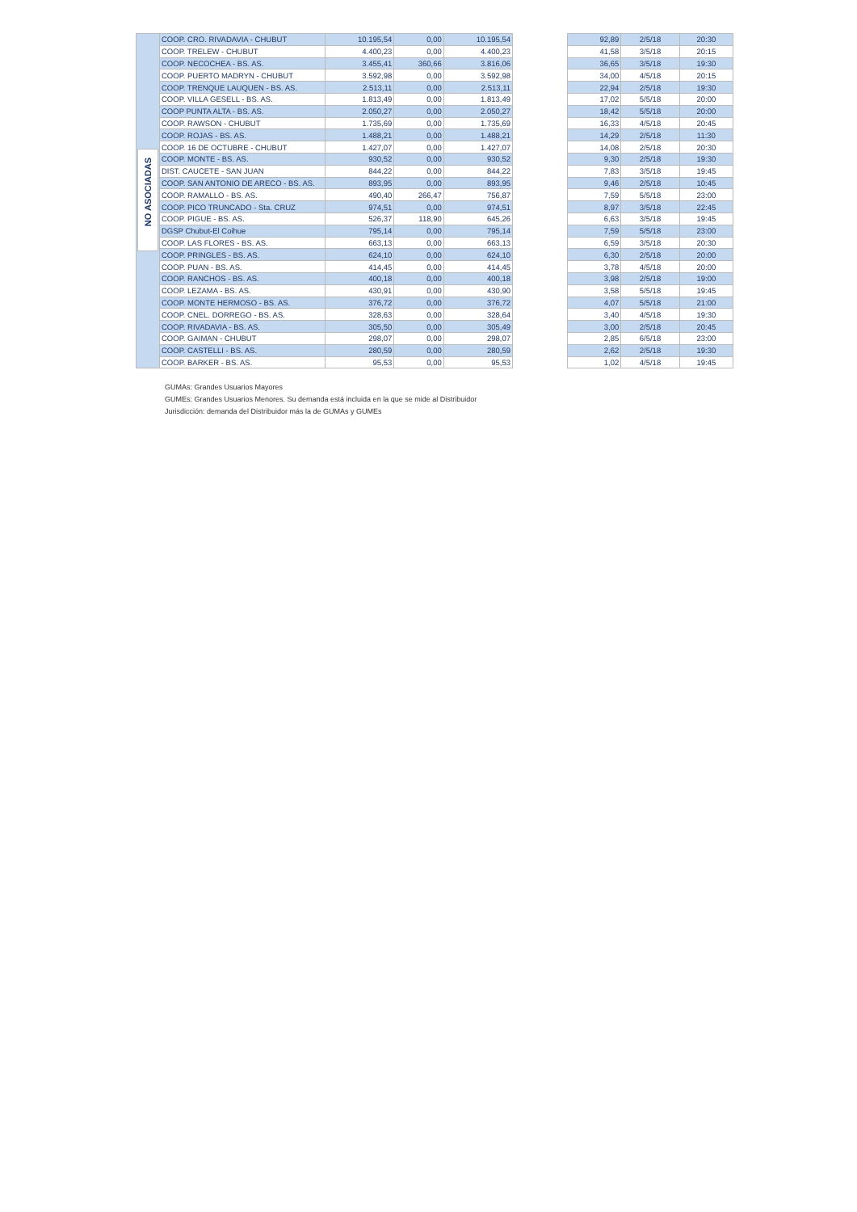| NO ASOCIADAS | COOP. CRO. RIVADAVIA - CHUBUT | 10.195,54 | 0,00 | 10.195,54 |
| | COOP. TRELEW - CHUBUT | 4.400,23 | 0,00 | 4.400,23 |
| | COOP. NECOCHEA - BS. AS. | 3.455,41 | 360,66 | 3.816,06 |
| | COOP. PUERTO MADRYN - CHUBUT | 3.592,98 | 0,00 | 3.592,98 |
| | COOP. TRENQUE LAUQUEN - BS. AS. | 2.513,11 | 0,00 | 2.513,11 |
| | COOP. VILLA GESELL - BS. AS. | 1.813,49 | 0,00 | 1.813,49 |
| | COOP PUNTA ALTA - BS. AS. | 2.050,27 | 0,00 | 2.050,27 |
| | COOP. RAWSON - CHUBUT | 1.735,69 | 0,00 | 1.735,69 |
| | COOP. ROJAS - BS. AS. | 1.488,21 | 0,00 | 1.488,21 |
| | COOP. 16 DE OCTUBRE - CHUBUT | 1.427,07 | 0,00 | 1.427,07 |
| | COOP. MONTE - BS. AS. | 930,52 | 0,00 | 930,52 |
| | DIST. CAUCETE - SAN JUAN | 844,22 | 0,00 | 844,22 |
| | COOP. SAN ANTONIO DE ARECO - BS. AS. | 893,95 | 0,00 | 893,95 |
| | COOP. RAMALLO - BS. AS. | 490,40 | 266,47 | 756,87 |
| | COOP. PICO TRUNCADO - Sta. CRUZ | 974,51 | 0,00 | 974,51 |
| | COOP. PIGUE - BS. AS. | 526,37 | 118,90 | 645,26 |
| | DGSP Chubut-El Coihue | 795,14 | 0,00 | 795,14 |
| | COOP. LAS FLORES - BS. AS. | 663,13 | 0,00 | 663,13 |
| | COOP. PRINGLES - BS. AS. | 624,10 | 0,00 | 624,10 |
| | COOP. PUAN - BS. AS. | 414,45 | 0,00 | 414,45 |
| | COOP. RANCHOS - BS. AS. | 400,18 | 0,00 | 400,18 |
| | COOP. LEZAMA - BS. AS. | 430,91 | 0,00 | 430,90 |
| | COOP. MONTE HERMOSO - BS. AS. | 376,72 | 0,00 | 376,72 |
| | COOP. CNEL. DORREGO - BS. AS. | 328,63 | 0,00 | 328,64 |
| | COOP. RIVADAVIA - BS. AS. | 305,50 | 0,00 | 305,49 |
| | COOP. GAIMAN - CHUBUT | 298,07 | 0,00 | 298,07 |
| | COOP. CASTELLI - BS. AS. | 280,59 | 0,00 | 280,59 |
| | COOP. BARKER - BS. AS. | 95,53 | 0,00 | 95,53 |
| 92,89 | 2/5/18 | 20:30 |
| 41,58 | 3/5/18 | 20:15 |
| 36,65 | 3/5/18 | 19:30 |
| 34,00 | 4/5/18 | 20:15 |
| 22,94 | 2/5/18 | 19:30 |
| 17,02 | 5/5/18 | 20:00 |
| 18,42 | 5/5/18 | 20:00 |
| 16,33 | 4/5/18 | 20:45 |
| 14,29 | 2/5/18 | 11:30 |
| 14,08 | 2/5/18 | 20:30 |
| 9,30 | 2/5/18 | 19:30 |
| 7,83 | 3/5/18 | 19:45 |
| 9,46 | 2/5/18 | 10:45 |
| 7,59 | 5/5/18 | 23:00 |
| 8,97 | 3/5/18 | 22:45 |
| 6,63 | 3/5/18 | 19:45 |
| 7,59 | 5/5/18 | 23:00 |
| 6,59 | 3/5/18 | 20:30 |
| 6,30 | 2/5/18 | 20:00 |
| 3,78 | 4/5/18 | 20:00 |
| 3,98 | 2/5/18 | 19:00 |
| 3,58 | 5/5/18 | 19:45 |
| 4,07 | 5/5/18 | 21:00 |
| 3,40 | 4/5/18 | 19:30 |
| 3,00 | 2/5/18 | 20:45 |
| 2,85 | 6/5/18 | 23:00 |
| 2,62 | 2/5/18 | 19:30 |
| 1,02 | 4/5/18 | 19:45 |
GUMAs: Grandes Usuarios Mayores
GUMEs: Grandes Usuarios Menores. Su demanda está incluida en la que se mide al Distribuidor
Jurisdicción: demanda del Distribuidor más la de GUMAs y GUMEs